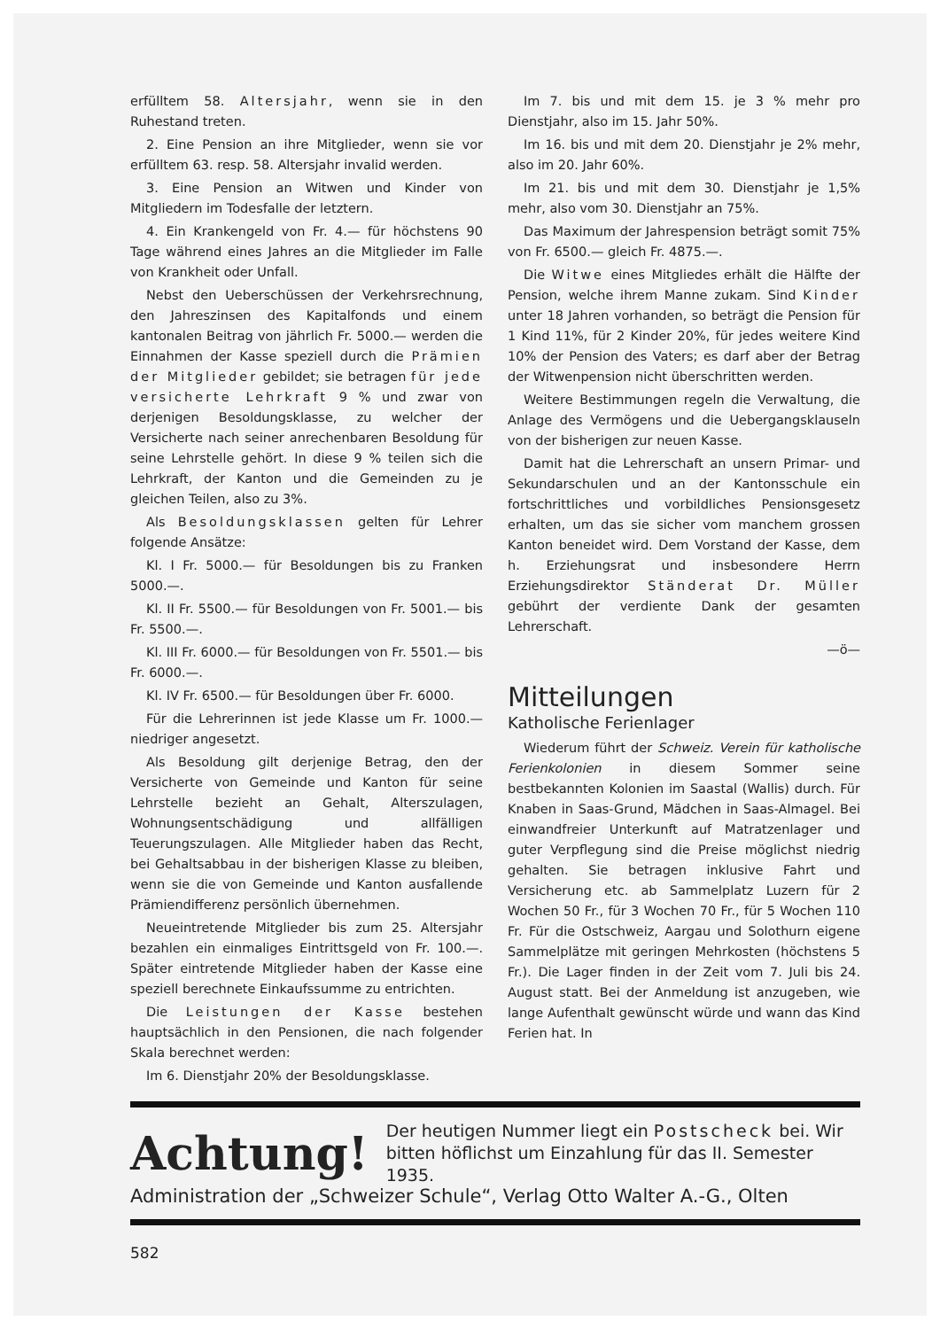erfülltem 58. Altersjahr, wenn sie in den Ruhestand treten.
2. Eine Pension an ihre Mitglieder, wenn sie vor erfülltem 63. resp. 58. Altersjahr invalid werden.
3. Eine Pension an Witwen und Kinder von Mitgliedern im Todesfalle der letztern.
4. Ein Krankengeld von Fr. 4.— für höchstens 90 Tage während eines Jahres an die Mitglieder im Falle von Krankheit oder Unfall.
Nebst den Ueberschüssen der Verkehrsrechnung, den Jahreszinsen des Kapitalfonds und einem kantonalen Beitrag von jährlich Fr. 5000.— werden die Einnahmen der Kasse speziell durch die Prämien der Mitglieder gebildet; sie betragen für jede versicherte Lehrkraft 9 % und zwar von derjenigen Besoldungsklasse, zu welcher der Versicherte nach seiner anrechenbaren Besoldung für seine Lehrstelle gehört. In diese 9 % teilen sich die Lehrkraft, der Kanton und die Gemeinden zu je gleichen Teilen, also zu 3%.
Als Besoldungsklassen gelten für Lehrer folgende Ansätze:
Kl. I Fr. 5000.— für Besoldungen bis zu Franken 5000.—.
Kl. II Fr. 5500.— für Besoldungen von Fr. 5001.— bis Fr. 5500.—.
Kl. III Fr. 6000.— für Besoldungen von Fr. 5501.— bis Fr. 6000.—.
Kl. IV Fr. 6500.— für Besoldungen über Fr. 6000.
Für die Lehrerinnen ist jede Klasse um Fr. 1000.— niedriger angesetzt.
Als Besoldung gilt derjenige Betrag, den der Versicherte von Gemeinde und Kanton für seine Lehrstelle bezieht an Gehalt, Alterszulagen, Wohnungsentschädigung und allfälligen Teuerungszulagen. Alle Mitglieder haben das Recht, bei Gehaltsabbau in der bisherigen Klasse zu bleiben, wenn sie die von Gemeinde und Kanton ausfallende Prämiendifferenz persönlich übernehmen.
Neueintretende Mitglieder bis zum 25. Altersjahr bezahlen ein einmaliges Eintrittsgeld von Fr. 100.—. Später eintretende Mitglieder haben der Kasse eine speziell berechnete Einkaufssumme zu entrichten.
Die Leistungen der Kasse bestehen hauptsächlich in den Pensionen, die nach folgender Skala berechnet werden:
Im 6. Dienstjahr 20% der Besoldungsklasse.
Im 7. bis und mit dem 15. je 3 % mehr pro Dienstjahr, also im 15. Jahr 50%.
Im 16. bis und mit dem 20. Dienstjahr je 2% mehr, also im 20. Jahr 60%.
Im 21. bis und mit dem 30. Dienstjahr je 1,5% mehr, also vom 30. Dienstjahr an 75%.
Das Maximum der Jahrespension beträgt somit 75% von Fr. 6500.— gleich Fr. 4875.—.
Die Witwe eines Mitgliedes erhält die Hälfte der Pension, welche ihrem Manne zukam. Sind Kinder unter 18 Jahren vorhanden, so beträgt die Pension für 1 Kind 11%, für 2 Kinder 20%, für jedes weitere Kind 10% der Pension des Vaters; es darf aber der Betrag der Witwenpension nicht überschritten werden.
Weitere Bestimmungen regeln die Verwaltung, die Anlage des Vermögens und die Uebergangsklauseln von der bisherigen zur neuen Kasse.
Damit hat die Lehrerschaft an unsern Primar- und Sekundarschulen und an der Kantonsschule ein fortschrittliches und vorbildliches Pensionsgesetz erhalten, um das sie sicher vom manchem grossen Kanton beneidet wird. Dem Vorstand der Kasse, dem h. Erziehungsrat und insbesondere Herrn Erziehungsdirektor Ständerat Dr. Müller gebührt der verdiente Dank der gesamten Lehrerschaft.
—ö—
Mitteilungen
Katholische Ferienlager
Wiederum führt der Schweiz. Verein für katholische Ferienkolonien in diesem Sommer seine bestbekannten Kolonien im Saastal (Wallis) durch. Für Knaben in Saas-Grund, Mädchen in Saas-Almagel. Bei einwandfreier Unterkunft auf Matratzenlager und guter Verpflegung sind die Preise möglichst niedrig gehalten. Sie betragen inklusive Fahrt und Versicherung etc. ab Sammelplatz Luzern für 2 Wochen 50 Fr., für 3 Wochen 70 Fr., für 5 Wochen 110 Fr. Für die Ostschweiz, Aargau und Solothurn eigene Sammelplätze mit geringen Mehrkosten (höchstens 5 Fr.). Die Lager finden in der Zeit vom 7. Juli bis 24. August statt. Bei der Anmeldung ist anzugeben, wie lange Aufenthalt gewünscht würde und wann das Kind Ferien hat. In
Achtung!
Der heutigen Nummer liegt ein Postscheck bei. Wir bitten höflichst um Einzahlung für das II. Semester 1935.
Administration der „Schweizer Schule“, Verlag Otto Walter A.-G., Olten
582